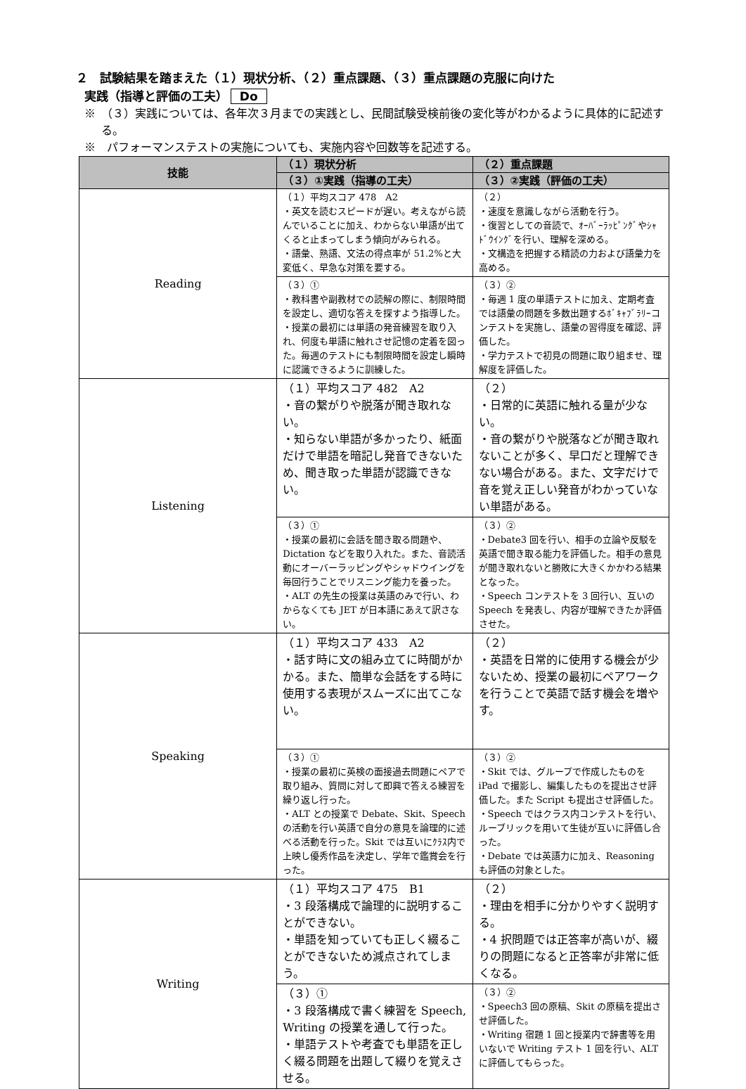２　試験結果を踏まえた（１）現状分析、（２）重点課題、（３）重点課題の克服に向けた
実践（指導と評価の工夫） Do
※　（３）実践については、各年次３月までの実践とし、民間試験受検前後の変化等がわかるように具体的に記述する。
※　パフォーマンステストの実施についても、実施内容や回数等を記述する。
| 技能 | （１）現状分析 | （２）重点課題 |
| --- | --- | --- |
| | （３）①実践（指導の工夫） | （３）②実践（評価の工夫） |
| Reading | （１）平均スコア 478 A2 ・英文を読むスピードが遅い。考えながら読んでいることに加え、わからない単語が出てくると止まってしまう傾向がみられる。 ・語彙、熟語、文法の得点率が 51.2%と大変低く、早急な対策を要する。 | （２） ・速度を意識しながら活動を行う。 ・復習としての音読で、ｵｰﾊﾞｰﾗｯﾋﾟﾝｸﾞやｼｬﾄﾞｳｲﾝｸﾞを行い、理解を深める。 ・文構造を把握する精読の力および語彙力を高める。 |
| | （３）① ・教科書や副教材での読解の際に、制限時間を設定し、適切な答えを探すよう指導した。 ・授業の最初には単語の発音練習を取り入れ、何度も単語に触れさせ記憶の定着を図った。毎週のテストにも制限時間を設定し瞬時に認識できるように訓練した。 | （３）② ・毎週 1 度の単語テストに加え、定期考査では語彙の問題を多数出題するﾎﾞｷｬﾌﾞﾗﾘｰコンテストを実施し、語彙の習得度を確認、評価した。 ・学力テストで初見の問題に取り組ませ、理解度を評価した。 |
| Listening | （１）平均スコア 482 A2 ・音の繋がりや脱落が聞き取れない。 ・知らない単語が多かったり、紙面だけで単語を暗記し発音できないため、聞き取った単語が認識できない。 | （２） ・日常的に英語に触れる量が少ない。 ・音の繋がりや脱落などが聞き取れないことが多く、早口だと理解できない場合がある。また、文字だけで音を覚え正しい発音がわかっていない単語がある。 |
| | （３）① ・授業の最初に会話を聞き取る問題や、Dictation などを取り入れた。また、音読活動にオーバーラッピングやシャドウイングを毎回行うことでリスニング能力を養った。 ・ALT の先生の授業は英語のみで行い、わからなくても JET が日本語にあえて訳さない。 | （３）② ・Debate3 回を行い、相手の立論や反駁を英語で聞き取る能力を評価した。相手の意見が聞き取れないと勝敗に大きくかかわる結果となった。 ・Speech コンテストを 3 回行い、互いの Speech を発表し、内容が理解できたか評価させた。 |
| Speaking | （１）平均スコア 433 A2 ・話す時に文の組み立てに時間がかかる。また、簡単な会話をする時に使用する表現がスムーズに出てこない。 | （２） ・英語を日常的に使用する機会が少ないため、授業の最初にペアワークを行うことで英語で話す機会を増やす。 |
| | （３）① ・授業の最初に英検の面接過去問題にペアで取り組み、質問に対して即興で答える練習を繰り返し行った。 ・ALT との授業で Debate、Skit、Speech の活動を行い英語で自分の意見を論理的に述べる活動を行った。Skit では互いにｸﾗｽ内で上映し優秀作品を決定し、学年で鑑賞会を行った。 | （３）② ・Skit では、グループで作成したものを iPad で撮影し、編集したものを提出させ評価した。また Script も提出させ評価した。 ・Speech ではクラス内コンテストを行い、ルーブリックを用いて生徒が互いに評価し合った。 ・Debate では英語力に加え、Reasoning も評価の対象とした。 |
| Writing | （１）平均スコア 475 B1 ・3 段落構成で論理的に説明することができない。 ・単語を知っていても正しく綴ることができないため減点されてしまう。 | （２） ・理由を相手に分かりやすく説明する。 ・4 択問題では正答率が高いが、綴りの問題になると正答率が非常に低くなる。 |
| | （３）① ・3 段落構成で書く練習を Speech, Writing の授業を通して行った。 ・単語テストや考査でも単語を正しく綴る問題を出題して綴りを覚えさせる。 | （３）② ・Speech3 回の原稿、Skit の原稿を提出させ評価した。 ・Writing 宿題 1 回と授業内で辞書等を用いないで Writing テスト 1 回を行い、ALT に評価してもらった。 |